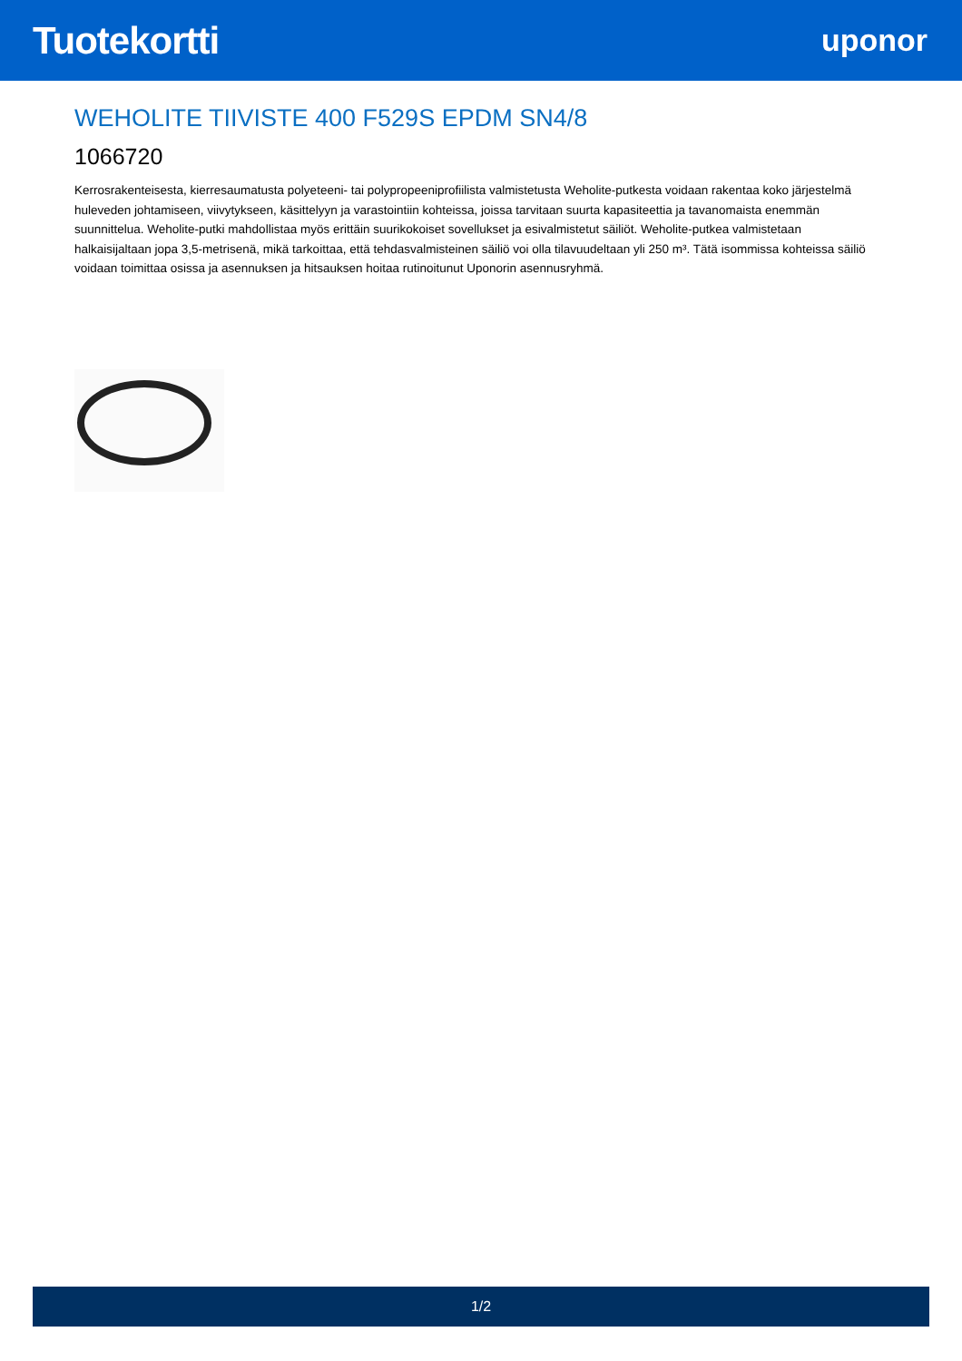Tuotekortti
uponor
WEHOLITE TIIVISTE 400 F529S EPDM SN4/8
1066720
Kerrosrakenteisesta, kierresaumatusta polyeteeni- tai polypropeeniprofiilista valmistetusta Weholite-putkesta voidaan rakentaa koko järjestelmä huleveden johtamiseen, viivytykseen, käsittelyyn ja varastointiin kohteissa, joissa tarvitaan suurta kapasiteettia ja tavanomaista enemmän suunnittelua. Weholite-putki mahdollistaa myös erittäin suurikokoiset sovellukset ja esivalmistetut säiliöt. Weholite-putkea valmistetaan halkaisijaltaan jopa 3,5-metrisenä, mikä tarkoittaa, että tehdasvalmisteinen säiliö voi olla tilavuudeltaan yli 250 m³. Tätä isommissa kohteissa säiliö voidaan toimittaa osissa ja asennuksen ja hitsauksen hoitaa rutinoitunut Uponorin asennusryhmä.
1/2